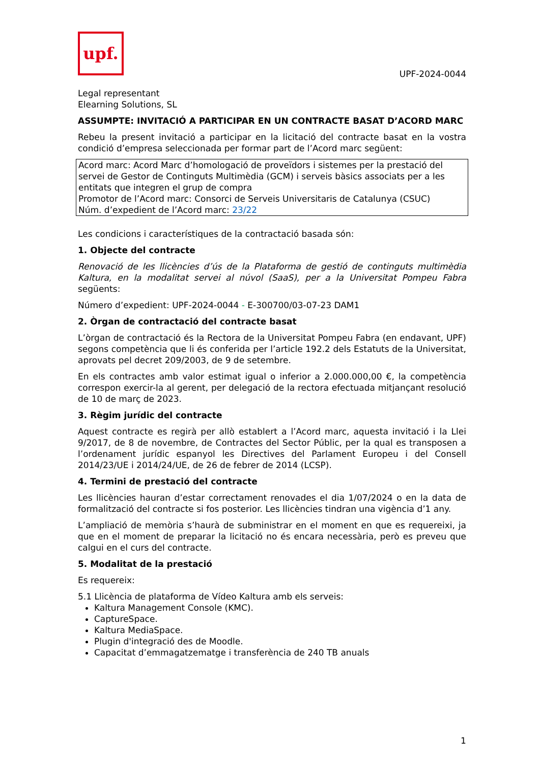upf.
UPF-2024-0044
Legal representant
Elearning Solutions, SL
ASSUMPTE: INVITACIÓ A PARTICIPAR EN UN CONTRACTE BASAT D’ACORD MARC
Rebeu la present invitació a participar en la licitació del contracte basat en la vostra condició d’empresa seleccionada per formar part de l’Acord marc següent:
Acord marc: Acord Marc d’homologació de proveïdors i sistemes per la prestació del servei de Gestor de Continguts Multimèdia (GCM) i serveis bàsics associats per a les entitats que integren el grup de compra
Promotor de l’Acord marc: Consorci de Serveis Universitaris de Catalunya (CSUC)
Núm. d’expedient de l’Acord marc: 23/22
Les condicions i característiques de la contractació basada són:
1. Objecte del contracte
Renovació de les llicències d’ús de la Plataforma de gestió de continguts multimèdia Kaltura, en la modalitat servei al núvol (SaaS), per a la Universitat Pompeu Fabra següents:
Número d’expedient: UPF-2024-0044 - E-300700/03-07-23 DAM1
2. Òrgan de contractació del contracte basat
L’òrgan de contractació és la Rectora de la Universitat Pompeu Fabra (en endavant, UPF) segons competència que li és conferida per l’article 192.2 dels Estatuts de la Universitat, aprovats pel decret 209/2003, de 9 de setembre.
En els contractes amb valor estimat igual o inferior a 2.000.000,00 €, la competència correspon exercir-la al gerent, per delegació de la rectora efectuada mitjançant resolució de 10 de març de 2023.
3. Règim jurídic del contracte
Aquest contracte es regirà per allò establert a l’Acord marc, aquesta invitació i la Llei 9/2017, de 8 de novembre, de Contractes del Sector Públic, per la qual es transposen a l’ordenament jurídic espanyol les Directives del Parlament Europeu i del Consell 2014/23/UE i 2014/24/UE, de 26 de febrer de 2014 (LCSP).
4. Termini de prestació del contracte
Les llicències hauran d’estar correctament renovades el dia 1/07/2024 o en la data de formalització del contracte si fos posterior. Les llicències tindran una vigència d’1 any.
L’ampliació de memòria s’haurà de subministrar en el moment en que es requereixi, ja que en el moment de preparar la licitació no és encara necessària, però es preveu que calgui en el curs del contracte.
5. Modalitat de la prestació
Es requereix:
5.1 Llicència de plataforma de Vídeo Kaltura amb els serveis:
Kaltura Management Console (KMC).
CaptureSpace.
Kaltura MediaSpace.
Plugin d'integració des de Moodle.
Capacitat d’emmagatzematge i transferència de 240 TB anuals
1